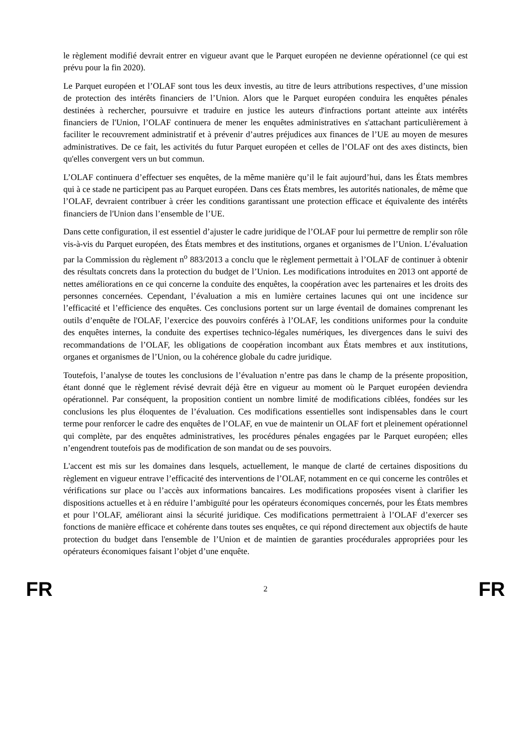le règlement modifié devrait entrer en vigueur avant que le Parquet européen ne devienne opérationnel (ce qui est prévu pour la fin 2020).
Le Parquet européen et l’OLAF sont tous les deux investis, au titre de leurs attributions respectives, d’une mission de protection des intérêts financiers de l’Union. Alors que le Parquet européen conduira les enquêtes pénales destinées à rechercher, poursuivre et traduire en justice les auteurs d'infractions portant atteinte aux intérêts financiers de l'Union, l’OLAF continuera de mener les enquêtes administratives en s'attachant particulièrement à faciliter le recouvrement administratif et à prévenir d’autres préjudices aux finances de l’UE au moyen de mesures administratives. De ce fait, les activités du futur Parquet européen et celles de l’OLAF ont des axes distincts, bien qu'elles convergent vers un but commun.
L’OLAF continuera d’effectuer ses enquêtes, de la même manière qu’il le fait aujourd’hui, dans les États membres qui à ce stade ne participent pas au Parquet européen. Dans ces États membres, les autorités nationales, de même que l’OLAF, devraient contribuer à créer les conditions garantissant une protection efficace et équivalente des intérêts financiers de l'Union dans l’ensemble de l’UE.
Dans cette configuration, il est essentiel d’ajuster le cadre juridique de l’OLAF pour lui permettre de remplir son rôle vis-à-vis du Parquet européen, des États membres et des institutions, organes et organismes de l’Union. L’évaluation par la Commission du règlement n<sup>o</sup> 883/2013 a conclu que le règlement permettait à l’OLAF de continuer à obtenir des résultats concrets dans la protection du budget de l’Union. Les modifications introduites en 2013 ont apporté de nettes améliorations en ce qui concerne la conduite des enquêtes, la coopération avec les partenaires et les droits des personnes concernées. Cependant, l’évaluation a mis en lumière certaines lacunes qui ont une incidence sur l’efficacité et l’efficience des enquêtes. Ces conclusions portent sur un large éventail de domaines comprenant les outils d’enquête de l'OLAF, l’exercice des pouvoirs conférés à l’OLAF, les conditions uniformes pour la conduite des enquêtes internes, la conduite des expertises technico-légales numériques, les divergences dans le suivi des recommandations de l’OLAF, les obligations de coopération incombant aux États membres et aux institutions, organes et organismes de l’Union, ou la cohérence globale du cadre juridique.
Toutefois, l’analyse de toutes les conclusions de l’évaluation n’entre pas dans le champ de la présente proposition, étant donné que le règlement révisé devrait déjà être en vigueur au moment où le Parquet européen deviendra opérationnel. Par conséquent, la proposition contient un nombre limité de modifications ciblées, fondées sur les conclusions les plus éloquentes de l’évaluation. Ces modifications essentielles sont indispensables dans le court terme pour renforcer le cadre des enquêtes de l’OLAF, en vue de maintenir un OLAF fort et pleinement opérationnel qui complète, par des enquêtes administratives, les procédures pénales engagées par le Parquet européen; elles n’engendrent toutefois pas de modification de son mandat ou de ses pouvoirs.
L'accent est mis sur les domaines dans lesquels, actuellement, le manque de clarté de certaines dispositions du règlement en vigueur entrave l’efficacité des interventions de l’OLAF, notamment en ce qui concerne les contrôles et vérifications sur place ou l’accès aux informations bancaires. Les modifications proposées visent à clarifier les dispositions actuelles et à en réduire l’ambiguïté pour les opérateurs économiques concernés, pour les États membres et pour l’OLAF, améliorant ainsi la sécurité juridique. Ces modifications permettraient à l’OLAF d’exercer ses fonctions de manière efficace et cohérente dans toutes ses enquêtes, ce qui répond directement aux objectifs de haute protection du budget dans l'ensemble de l’Union et de maintien de garanties procédurales appropriées pour les opérateurs économiques faisant l’objet d’une enquête.
FR 2 FR